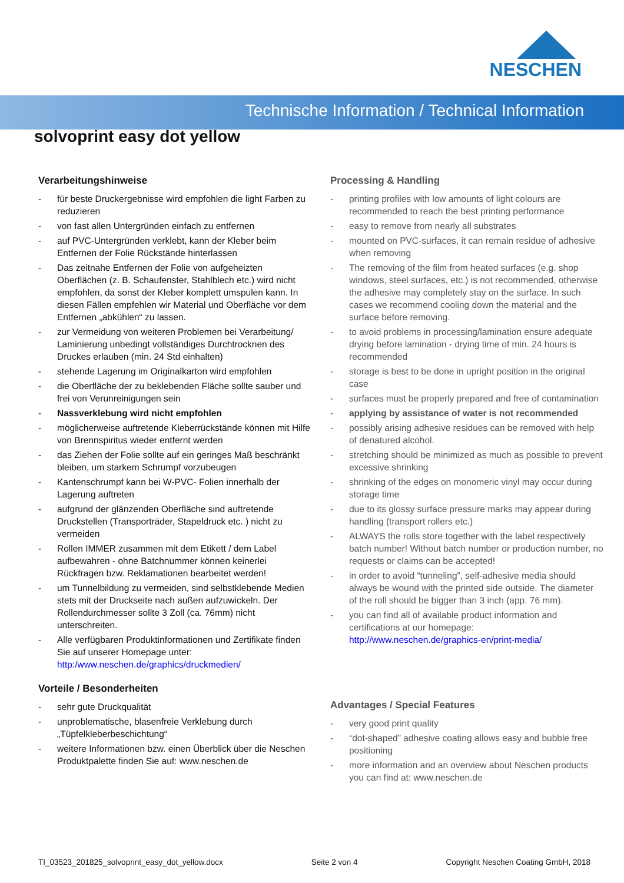NESCHEN
Technische Information / Technical Information
solvoprint easy dot yellow
Verarbeitungshinweise
- für beste Druckergebnisse wird empfohlen die light Farben zu reduzieren
- von fast allen Untergründen einfach zu entfernen
- auf PVC-Untergründen verklebt, kann der Kleber beim Entfernen der Folie Rückstände hinterlassen
- Das zeitnahe Entfernen der Folie von aufgeheizten Oberflächen (z. B. Schaufenster, Stahlblech etc.) wird nicht empfohlen, da sonst der Kleber komplett umspulen kann. In diesen Fällen empfehlen wir Material und Oberfläche vor dem Entfernen „abkühlen“ zu lassen.
- zur Vermeidung von weiteren Problemen bei Verarbeitung/ Laminierung unbedingt vollständiges Durchtrocknen des Druckes erlauben (min. 24 Std einhalten)
- stehende Lagerung im Originalkarton wird empfohlen
- die Oberfläche der zu beklebenden Fläche sollte sauber und frei von Verunreinigungen sein
- Nassverklebung wird nicht empfohlen
- möglicherweise auftretende Kleberrückstände können mit Hilfe von Brennspiritus wieder entfernt werden
- das Ziehen der Folie sollte auf ein geringes Maß beschränkt bleiben, um starkem Schrumpf vorzubeugen
- Kantenschrumpf kann bei W-PVC- Folien innerhalb der Lagerung auftreten
- aufgrund der glänzenden Oberfläche sind auftretende Druckstellen (Transporträder, Stapeldruck etc. ) nicht zu vermeiden
- Rollen IMMER zusammen mit dem Etikett / dem Label aufbewahren - ohne Batchnummer können keinerlei Rückfragen bzw. Reklamationen bearbeitet werden!
- um Tunnelbildung zu vermeiden, sind selbstklebende Medien stets mit der Druckseite nach außen aufzuwickeln. Der Rollendurchmesser sollte 3 Zoll (ca. 76mm) nicht unterschreiten.
- Alle verfügbaren Produktinformationen und Zertifikate finden Sie auf unserer Homepage unter: http:/www.neschen.de/graphics/druckmedien/
Vorteile / Besonderheiten
- sehr gute Druckqualität
- unproblematische, blasenfreie Verklebung durch „Tüpfelkleberbeschichtung“
- weitere Informationen bzw. einen Überblick über die Neschen Produktpalette finden Sie auf: www.neschen.de
Processing & Handling
- printing profiles with low amounts of light colours are recommended to reach the best printing performance
- easy to remove from nearly all substrates
- mounted on PVC-surfaces, it can remain residue of adhesive when removing
- The removing of the film from heated surfaces (e.g. shop windows, steel surfaces, etc.) is not recommended, otherwise the adhesive may completely stay on the surface. In such cases we recommend cooling down the material and the surface before removing.
- to avoid problems in processing/lamination ensure adequate drying before lamination - drying time of min. 24 hours is recommended
- storage is best to be done in upright position in the original case
- surfaces must be properly prepared and free of contamination
- applying by assistance of water is not recommended
- possibly arising adhesive residues can be removed with help of denatured alcohol.
- stretching should be minimized as much as possible to prevent excessive shrinking
- shrinking of the edges on monomeric vinyl may occur during storage time
- due to its glossy surface pressure marks may appear during handling (transport rollers etc.)
- ALWAYS the rolls store together with the label respectively batch number! Without batch number or production number, no requests or claims can be accepted!
- in order to avoid “tunneling”, self-adhesive media should always be wound with the printed side outside. The diameter of the roll should be bigger than 3 inch (app. 76 mm).
- you can find all of available product information and certifications at our homepage: http://www.neschen.de/graphics-en/print-media/
Advantages / Special Features
- very good print quality
- “dot-shaped” adhesive coating allows easy and bubble free positioning
- more information and an overview about Neschen products you can find at: www.neschen.de
TI_03523_201825_solvoprint_easy_dot_yellow.docx Seite 2 von 4 Copyright Neschen Coating GmbH, 2018